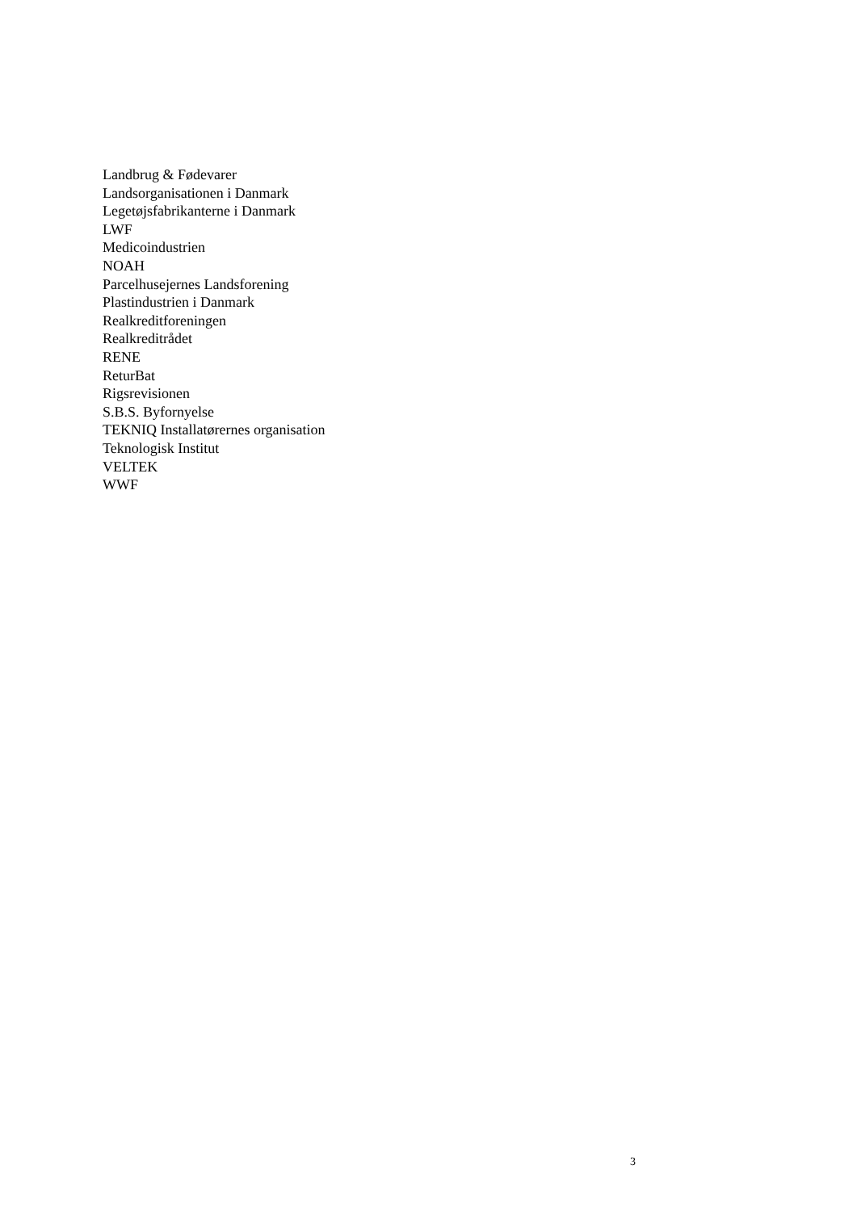Landbrug & Fødevarer
Landsorganisationen i Danmark
Legetøjsfabrikanterne i Danmark
LWF
Medicoindustrien
NOAH
Parcelhusejernes Landsforening
Plastindustrien i Danmark
Realkreditforeningen
Realkreditrådet
RENE
ReturBat
Rigsrevisionen
S.B.S. Byfornyelse
TEKNIQ Installatørernes organisation
Teknologisk Institut
VELTEK
WWF
3